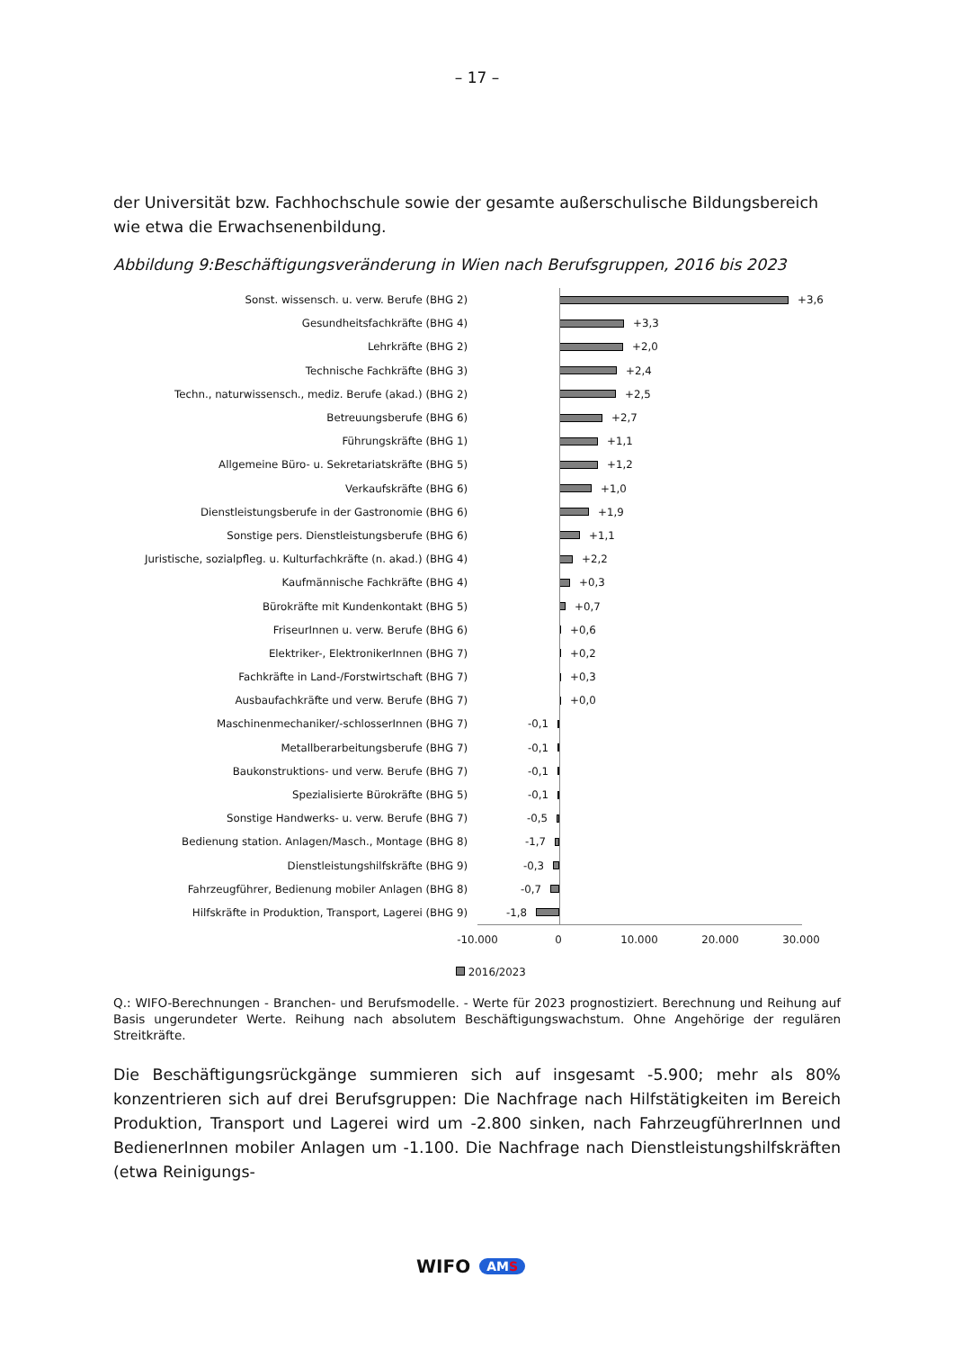– 17 –
der Universität bzw. Fachhochschule sowie der gesamte außerschulische Bildungsbereich wie etwa die Erwachsenenbildung.
Abbildung 9:Beschäftigungsveränderung in Wien nach Berufsgruppen, 2016 bis 2023
Sonst. wissensch. u. verw. Berufe (BHG 2) +3,6
Gesundheitsfachkräfte (BHG 4) +3,3
Lehrkräfte (BHG 2) +2,0
Technische Fachkräfte (BHG 3) +2,4
Techn., naturwissensch., mediz. Berufe (akad.) (BHG 2) +2,5
Betreuungsberufe (BHG 6) +2,7
Führungskräfte (BHG 1) +1,1
Allgemeine Büro- u. Sekretariatskräfte (BHG 5) +1,2
Verkaufskräfte (BHG 6) +1,0
Dienstleistungsberufe in der Gastronomie (BHG 6) +1,9
Sonstige pers. Dienstleistungsberufe (BHG 6) +1,1
Juristische, sozialpfleg. u. Kulturfachkräfte (n. akad.) (BHG 4)
+2,2
Kaufmännische Fachkräfte (BHG 4) +0,3
Bürokräfte mit Kundenkontakt (BHG 5) +0,7
FriseurInnen u. verw. Berufe (BHG 6) +0,6
Elektriker-, ElektronikerInnen (BHG 7) +0,2
Fachkräfte in Land-/Forstwirtschaft (BHG 7) +0,3
Ausbaufachkräfte und verw. Berufe (BHG 7) +0,0
Maschinenmechaniker/-schlosserInnen (BHG 7) -0,1
Metallberarbeitungsberufe (BHG 7) -0,1
Baukonstruktions- und verw. Berufe (BHG 7) -0,1
Spezialisierte Bürokräfte (BHG 5) -0,1
Sonstige Handwerks- u. verw. Berufe (BHG 7) -0,5
Bedienung station. Anlagen/Masch., Montage (BHG 8) -1,7
Dienstleistungshilfskräfte (BHG 9) -0,3
Fahrzeugführer, Bedienung mobiler Anlagen (BHG 8) -0,7
Hilfskräfte in Produktion, Transport, Lagerei (BHG 9) -1,8
-10.000 0 10.000 20.000 30.000
2016/2023
Q.: WIFO-Berechnungen - Branchen- und Berufsmodelle. - Werte für 2023 prognostiziert. Berechnung und Reihung auf Basis ungerundeter Werte. Reihung nach absolutem Beschäftigungswachstum. Ohne Angehörige der regulären Streitkräfte.
Die Beschäftigungsrückgänge summieren sich auf insgesamt -5.900; mehr als 80% konzentrieren sich auf drei Berufsgruppen: Die Nachfrage nach Hilfstätigkeiten im Bereich Produktion, Transport und Lagerei wird um -2.800 sinken, nach FahrzeugführerInnen und BedienerInnen mobiler Anlagen um -1.100. Die Nachfrage nach Dienstleistungshilfskräften (etwa Reinigungs-
WIFO AMS